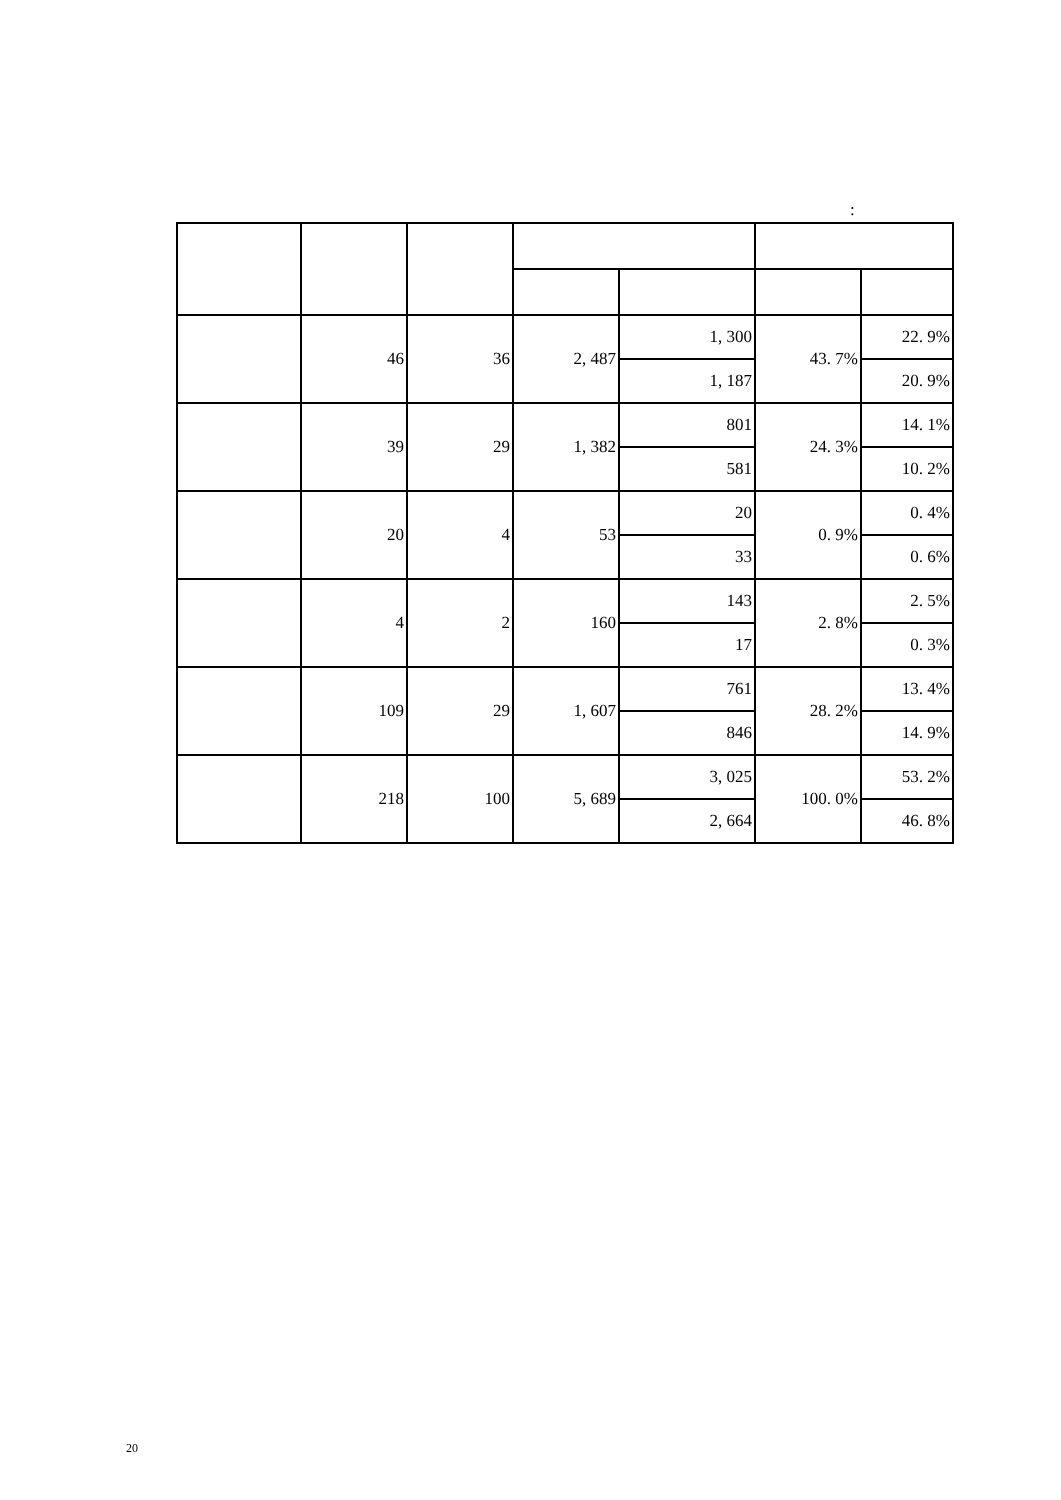:
| | 46 | 36 | 2, 487 | 1, 300 | 43. 7% | 22. 9% |
| | | | | 1, 187 | | 20. 9% |
| | 39 | 29 | 1, 382 | 801 | 24. 3% | 14. 1% |
| | | | | 581 | | 10. 2% |
| | 20 | 4 | 53 | 20 | 0. 9% | 0. 4% |
| | | | | 33 | | 0. 6% |
| | 4 | 2 | 160 | 143 | 2. 8% | 2. 5% |
| | | | | 17 | | 0. 3% |
| | 109 | 29 | 1, 607 | 761 | 28. 2% | 13. 4% |
| | | | | 846 | | 14. 9% |
| | 218 | 100 | 5, 689 | 3, 025 | 100. 0% | 53. 2% |
| | | | | 2, 664 | | 46. 8% |
20